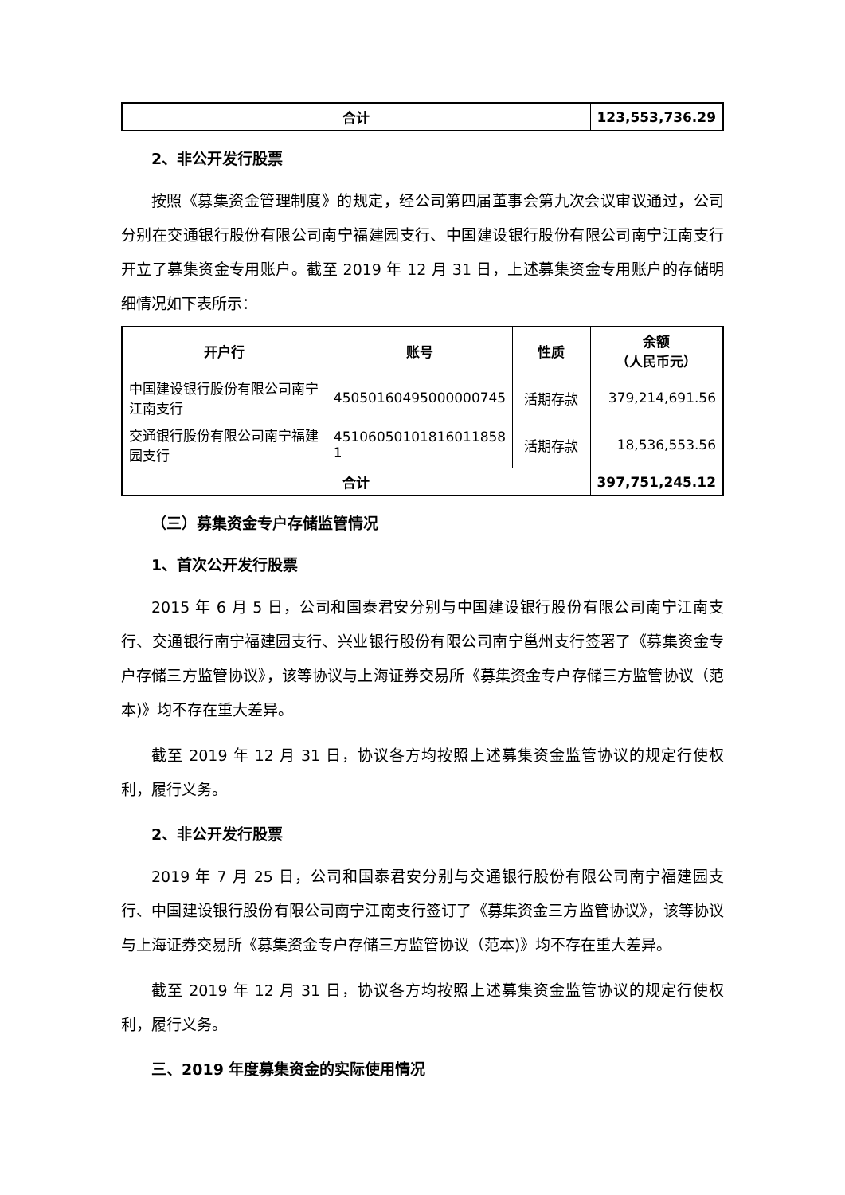| 合计 | 123,553,736.29 |
2、非公开发行股票
按照《募集资金管理制度》的规定，经公司第四届董事会第九次会议审议通过，公司分别在交通银行股份有限公司南宁福建园支行、中国建设银行股份有限公司南宁江南支行开立了募集资金专用账户。截至 2019 年 12 月 31 日，上述募集资金专用账户的存储明细情况如下表所示：
| 开户行 | 账号 | 性质 | 余额 （人民币元） |
| --- | --- | --- | --- |
| 中国建设银行股份有限公司南宁江南支行 | 45050160495000000745 | 活期存款 | 379,214,691.56 |
| 交通银行股份有限公司南宁福建园支行 | 45106050101816011858​1 | 活期存款 | 18,536,553.56 |
| 合计 | | | 397,751,245.12 |
（三）募集资金专户存储监管情况
1、首次公开发行股票
2015 年 6 月 5 日，公司和国泰君安分别与中国建设银行股份有限公司南宁江南支行、交通银行南宁福建园支行、兴业银行股份有限公司南宁邕州支行签署了《募集资金专户存储三方监管协议》，该等协议与上海证券交易所《募集资金专户存储三方监管协议（范本)》均不存在重大差异。
截至 2019 年 12 月 31 日，协议各方均按照上述募集资金监管协议的规定行使权利，履行义务。
2、非公开发行股票
2019 年 7 月 25 日，公司和国泰君安分别与交通银行股份有限公司南宁福建园支行、中国建设银行股份有限公司南宁江南支行签订了《募集资金三方监管协议》，该等协议与上海证券交易所《募集资金专户存储三方监管协议（范本)》均不存在重大差异。
截至 2019 年 12 月 31 日，协议各方均按照上述募集资金监管协议的规定行使权利，履行义务。
三、2019 年度募集资金的实际使用情况